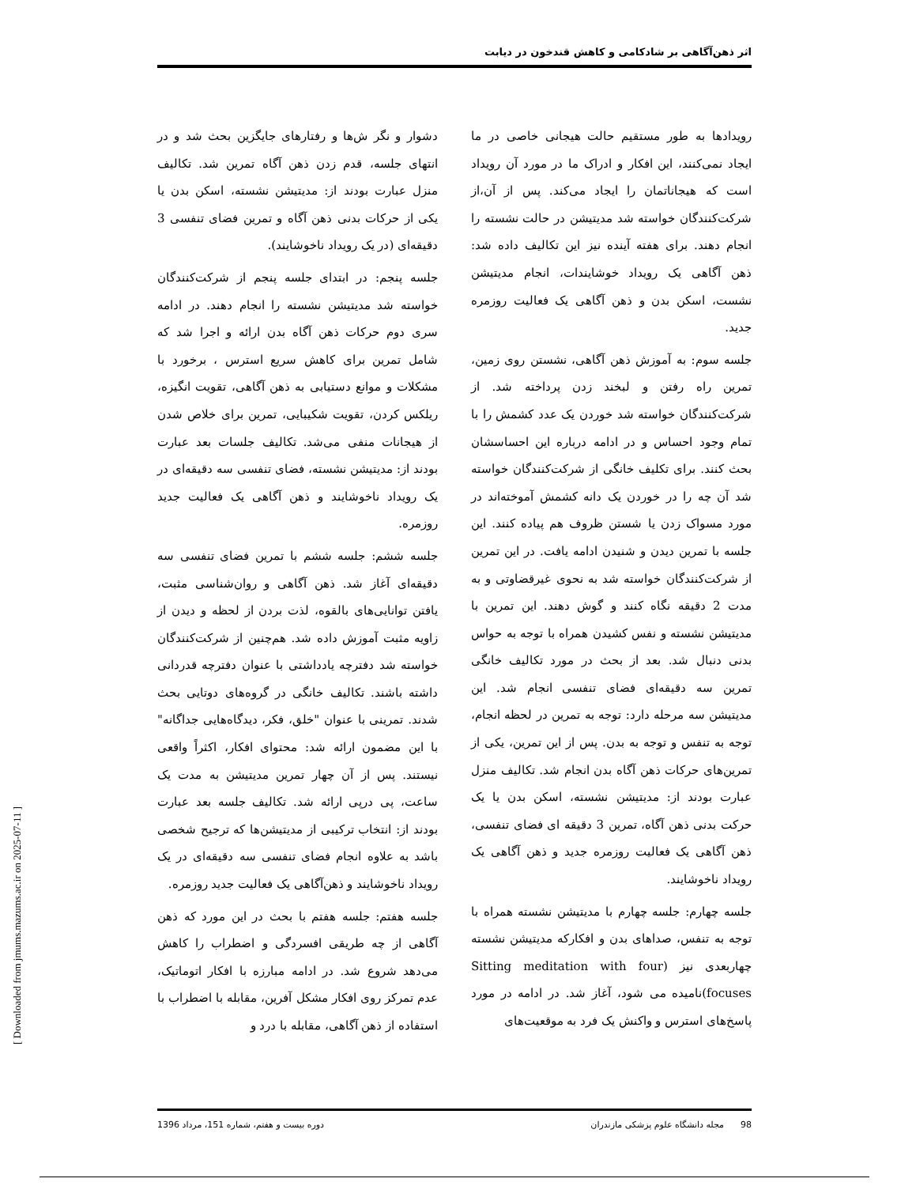اثر ذهن‌آگاهی بر شادکامی و کاهش قندخون در دیابت
رویدادها به طور مستقیم حالت هیجانی خاصی در ما ایجاد نمی‌کنند، این افکار و ادراک ما در مورد آن رویداد است که هیجاناتمان را ایجاد می‌کند. پس از آن،از شرکت‌کنندگان خواسته شد مدیتیشن در حالت نشسته را انجام دهند. برای هفته آینده نیز این تکالیف داده شد: ذهن آگاهی یک رویداد خوشایندات، انجام مدیتیشن نشست، اسکن بدن و ذهن آگاهی یک فعالیت روزمره جدید.
جلسه سوم: به آموزش ذهن آگاهی، نشستن روی زمین، تمرین راه رفتن و لبخند زدن پرداخته شد. از شرکت‌کنندگان خواسته شد خوردن یک عدد کشمش را با تمام وجود احساس و در ادامه درباره این احساسشان بحث کنند. برای تکلیف خانگی از شرکت‌کنندگان خواسته شد آن چه را در خوردن یک دانه کشمش آموخته‌اند در مورد مسواک زدن یا شستن ظروف هم پیاده کنند. این جلسه با تمرین دیدن و شنیدن ادامه یافت. در این تمرین از شرکت‌کنندگان خواسته شد به نحوی غیرقضاوتی و به مدت 2 دقیقه نگاه کنند و گوش دهند. این تمرین با مدیتیشن نشسته و نفس کشیدن همراه با توجه به حواس بدنی دنبال شد. بعد از بحث در مورد تکالیف خانگی تمرین سه دقیقه‌ای فضای تنفسی انجام شد. این مدیتیشن سه مرحله دارد: توجه به تمرین در لحظه انجام، توجه به تنفس و توجه به بدن. پس از این تمرین، یکی از تمرین‌های حرکات ذهن آگاه بدن انجام شد. تکالیف منزل عبارت بودند از: مدیتیشن نشسته، اسکن بدن یا یک حرکت بدنی ذهن آگاه، تمرین 3 دقیقه ای فضای تنفسی، ذهن آگاهی یک فعالیت روزمره جدید و ذهن آگاهی یک رویداد ناخوشایند.
جلسه چهارم: جلسه چهارم با مدیتیشن نشسته همراه با توجه به تنفس، صداهای بدن و افکارکه مدیتیشن نشسته چهاربعدی نیز (Sitting meditation with four focuses)نامیده می شود، آغاز شد. در ادامه در مورد پاسخ‌های استرس و واکنش یک فرد به موقعیت‌های
دشوار و نگر ش‌ها و رفتارهای جایگزین بحث شد و در انتهای جلسه، قدم زدن ذهن آگاه تمرین شد. تکالیف منزل عبارت بودند از: مدیتیشن نشسته، اسکن بدن یا یکی از حرکات بدنی ذهن آگاه و تمرین فضای تنفسی 3 دقیقه‌ای (در یک رویداد ناخوشایند).
جلسه پنجم: در ابتدای جلسه پنجم از شرکت‌کنندگان خواسته شد مدیتیشن نشسته را انجام دهند. در ادامه سری دوم حرکات ذهن آگاه بدن ارائه و اجرا شد که شامل تمرین برای کاهش سریع استرس ، برخورد با مشکلات و موانع دستیابی به ذهن آگاهی، تقویت انگیزه، ریلکس کردن، تقویت شکیبایی، تمرین برای خلاص شدن از هیجانات منفی می‌شد. تکالیف جلسات بعد عبارت بودند از: مدیتیشن نشسته، فضای تنفسی سه دقیقه‌ای در یک رویداد ناخوشایند و ذهن آگاهی یک فعالیت جدید روزمره.
جلسه ششم: جلسه ششم با تمرین فضای تنفسی سه دقیقه‌ای آغاز شد. ذهن آگاهی و روان‌شناسی مثبت، یافتن توانایی‌های بالقوه، لذت بردن از لحظه و دیدن از زاویه مثبت آموزش داده شد. هم‌چنین از شرکت‌کنندگان خواسته شد دفترچه یادداشتی با عنوان دفترچه قدردانی داشته باشند. تکالیف خانگی در گروه‌های دوتایی بحث شدند. تمرینی با عنوان "خلق، فکر، دیدگاه‌هایی جداگانه" با این مضمون ارائه شد: محتوای افکار، اکثراً واقعی نیستند. پس از آن چهار تمرین مدیتیشن به مدت یک ساعت، پی درپی ارائه شد. تکالیف جلسه بعد عبارت بودند از: انتخاب ترکیبی از مدیتیشن‌ها که ترجیح شخصی باشد به علاوه انجام فضای تنفسی سه دقیقه‌ای در یک رویداد ناخوشایند و ذهن‌آگاهی یک فعالیت جدید روزمره.
جلسه هفتم: جلسه هفتم با بحث در این مورد که ذهن آگاهی از چه طریقی افسردگی و اضطراب را کاهش می‌دهد شروع شد. در ادامه مبارزه با افکار اتوماتیک، عدم تمرکز روی افکار مشکل آفرین، مقابله با اضطراب با استفاده از ذهن آگاهی، مقابله با درد و
98 مجله دانشگاه علوم پزشکی مازندران دوره بیست و هفتم، شماره 151، مرداد 1396
[ Downloaded from jmums.mazums.ac.ir on 2025-07-11 ]